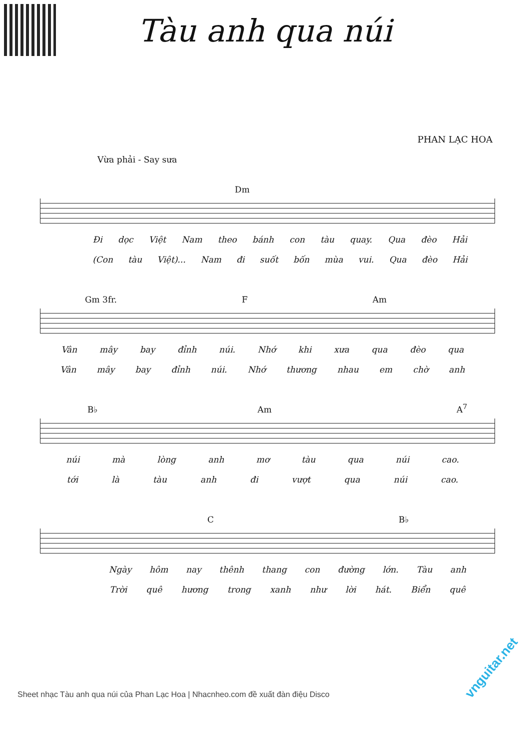Tàu anh qua núi
PHAN LẠC HOA
Vừa phải - Say sưa
Dm
Đi dọc Việt Nam theo bánh con tàu quay. Qua đèo Hải
(Con tàu Việt)... Nam đi suốt bốn mùa vui. Qua đèo Hải
Gm 3fr. F Am
Vân mây bay đỉnh núi. Nhớ khi xưa qua đèo qua
Vân mây bay đỉnh núi. Nhớ thương nhau em chờ anh
B♭ Am A<sup>7</sup>
núi mà lòng anh mơ tàu qua núi cao.
tới là tàu anh đi vượt qua núi cao.
C B♭
Ngày hôm nay thênh thang con đường lớn. Tàu anh
Trời quê hương trong xanh như lời hát. Biển quê
Sheet nhạc Tàu anh qua núi của Phan Lạc Hoa | Nhacnheo.com đề xuất đàn điệu Disco
vnguitar.net